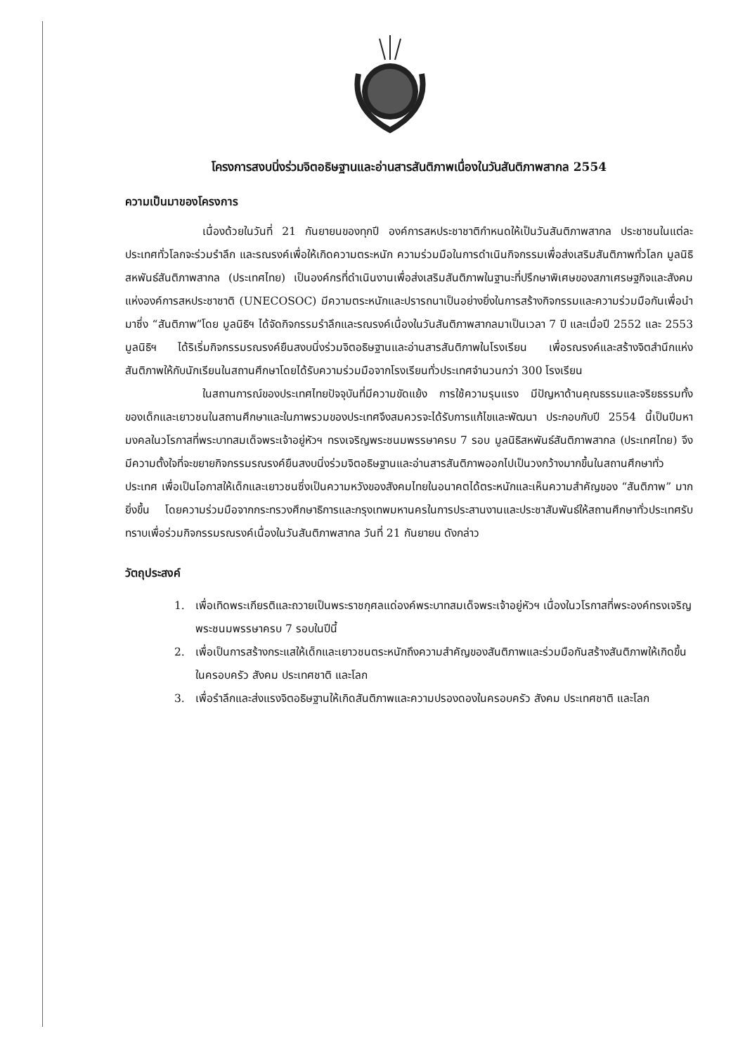โครงการสงบนิ่งร่วมจิตอธิษฐานและอ่านสารสันติภาพเนื่องในวันสันติภาพสากล 2554
ความเป็นมาของโครงการ
เนื่องด้วยในวันที่ 21 กันยายนของทุกปี องค์การสหประชาชาติกำหนดให้เป็นวันสันติภาพสากล ประชาชนในแต่ละประเทศทั่วโลกจะร่วมรำลึก และรณรงค์เพื่อให้เกิดความตระหนัก ความร่วมมือในการดำเนินกิจกรรมเพื่อส่งเสริมสันติภาพทั่วโลก มูลนิธิสหพันธ์สันติภาพสากล (ประเทศไทย) เป็นองค์กรที่ดำเนินงานเพื่อส่งเสริมสันติภาพในฐานะที่ปรึกษาพิเศษของสภาเศรษฐกิจและสังคมแห่งองค์การสหประชาชาติ (UNECOSOC) มีความตระหนักและปรารถนาเป็นอย่างยิ่งในการสร้างกิจกรรมและความร่วมมือกันเพื่อนำมาซึ่ง “สันติภาพ”โดย มูลนิธิฯ ได้จัดกิจกรรมรำลึกและรณรงค์เนื่องในวันสันติภาพสากลมาเป็นเวลา 7 ปี และเมื่อปี 2552 และ 2553 มูลนิธิฯ ได้ริเริ่มกิจกรรมรณรงค์ยืนสงบนิ่งร่วมจิตอธิษฐานและอ่านสารสันติภาพในโรงเรียน เพื่อรณรงค์และสร้างจิตสำนึกแห่งสันติภาพให้กับนักเรียนในสถานศึกษาโดยได้รับความร่วมมือจากโรงเรียนทั่วประเทศจำนวนกว่า 300 โรงเรียน
ในสถานการณ์ของประเทศไทยปัจจุบันที่มีความขัดแย้ง การใช้ความรุนแรง มีปัญหาด้านคุณธรรมและจริยธรรมทั้งของเด็กและเยาวชนในสถานศึกษาและในภาพรวมของประเทศจึงสมควรจะได้รับการแก้ไขและพัฒนา ประกอบกับปี 2554 นี้เป็นปีมหามงคลในวโรกาสที่พระบาทสมเด็จพระเจ้าอยู่หัวฯ ทรงเจริญพระชนมพรรษาครบ 7 รอบ มูลนิธิสหพันธ์สันติภาพสากล (ประเทศไทย) จึงมีความตั้งใจที่จะขยายกิจกรรมรณรงค์ยืนสงบนิ่งร่วมจิตอธิษฐานและอ่านสารสันติภาพออกไปเป็นวงกว้างมากขึ้นในสถานศึกษาทั่วประเทศ เพื่อเป็นโอกาสให้เด็กและเยาวชนซึ่งเป็นความหวังของสังคมไทยในอนาคตได้ตระหนักและเห็นความสำคัญของ “สันติภาพ” มากยิ่งขึ้น โดยความร่วมมือจากกระทรวงศึกษาธิการและกรุงเทพมหานครในการประสานงานและประชาสัมพันธ์ให้สถานศึกษาทั่วประเทศรับทราบเพื่อร่วมกิจกรรมรณรงค์เนื่องในวันสันติภาพสากล วันที่ 21 กันยายน ดังกล่าว
วัตถุประสงค์
1. เพื่อเทิดพระเกียรติและถวายเป็นพระราชกุศลแด่องค์พระบาทสมเด็จพระเจ้าอยู่หัวฯ เนื่องในวโรกาสที่พระองค์ทรงเจริญพระชนมพรรษาครบ 7 รอบในปีนี้
2. เพื่อเป็นการสร้างกระแสให้เด็กและเยาวชนตระหนักถึงความสำคัญของสันติภาพและร่วมมือกันสร้างสันติภาพให้เกิดขึ้นในครอบครัว สังคม ประเทศชาติ และโลก
3. เพื่อรำลึกและส่งแรงจิตอธิษฐานให้เกิดสันติภาพและความปรองดองในครอบครัว สังคม ประเทศชาติ และโลก